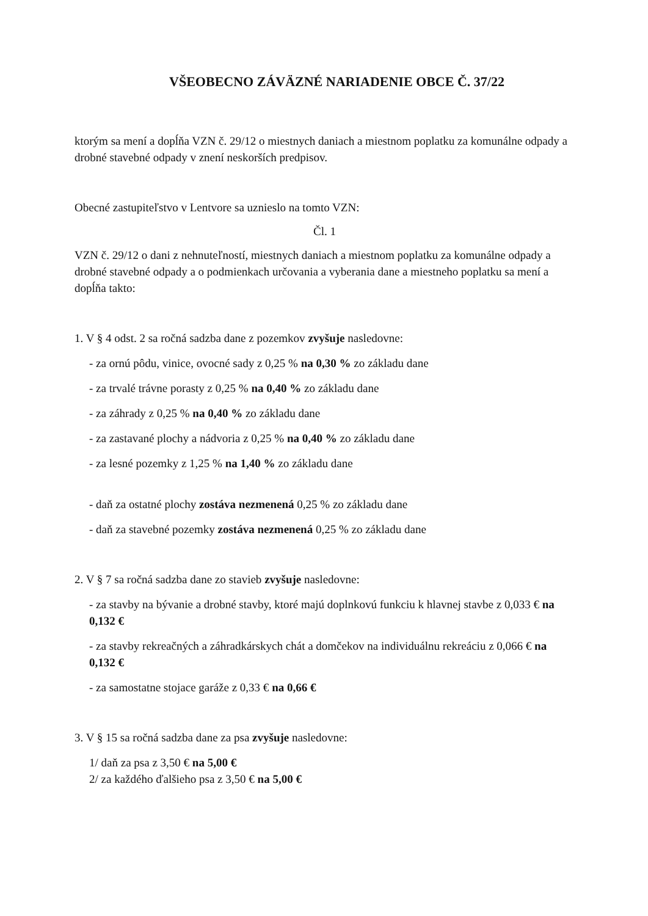VŠEOBECNO ZÁVÄZNÉ NARIADENIE OBCE Č. 37/22
ktorým sa mení a dopĺňa VZN č. 29/12 o miestnych daniach a miestnom poplatku za komunálne odpady a drobné stavebné odpady v znení neskorších predpisov.
Obecné zastupiteľstvo v Lentvore sa uznieslo na tomto VZN:
Čl. 1
VZN č. 29/12 o dani z nehnuteľností, miestnych daniach a miestnom poplatku za komunálne odpady a drobné stavebné odpady a o podmienkach určovania a vyberania dane a miestneho poplatku sa mení a dopĺňa takto:
1. V § 4 odst. 2 sa ročná sadzba dane z pozemkov zvyšuje nasledovne:
- za ornú pôdu, vinice, ovocné sady z 0,25 % na 0,30 % zo základu dane
- za trvalé trávne porasty z 0,25 % na 0,40 % zo základu dane
- za záhrady z 0,25 % na 0,40 % zo základu dane
- za zastavané plochy a nádvoria z 0,25 % na 0,40 % zo základu dane
- za lesné pozemky z 1,25 % na 1,40 % zo základu dane
- daň za ostatné plochy zostáva nezmenená 0,25 % zo základu dane
- daň za stavebné pozemky zostáva nezmenená 0,25 % zo základu dane
2. V § 7 sa ročná sadzba dane zo stavieb zvyšuje nasledovne:
- za stavby na bývanie a drobné stavby, ktoré majú doplnkovú funkciu k hlavnej stavbe z 0,033 € na 0,132 €
- za stavby rekreačných a záhradkárskych chát a domčekov na individuálnu rekreáciu z 0,066 € na 0,132 €
- za samostatne stojace garáže z 0,33 € na 0,66 €
3. V § 15 sa ročná sadzba dane za psa zvyšuje nasledovne:
1/ daň za psa z 3,50 € na 5,00 €
2/ za každého ďalšieho psa z 3,50 € na 5,00 €